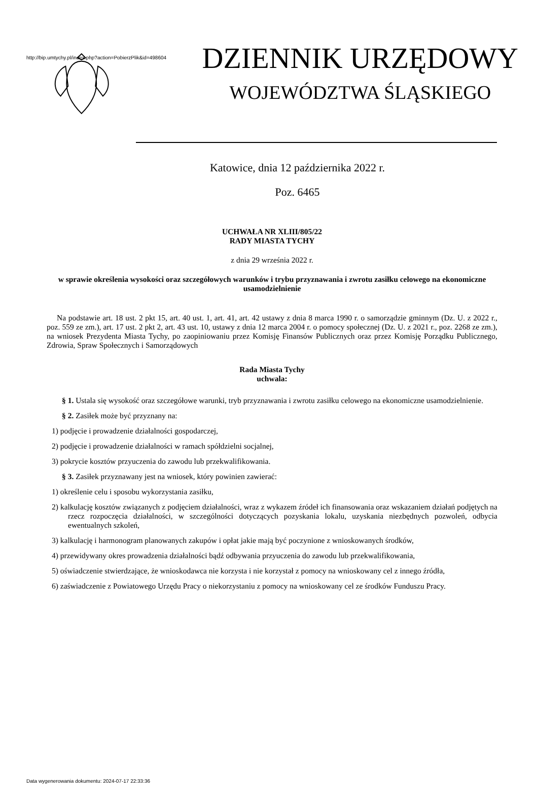http://bip.umtychy.pl/index.php?action=PobierzPlik&id=498604
DZIENNIK URZĘDOWY
WOJEWÓDZTWA ŚLĄSKIEGO
Katowice, dnia 12 października 2022 r.
Poz. 6465
UCHWAŁA NR XLIII/805/22
RADY MIASTA TYCHY
z dnia 29 września 2022 r.
w sprawie określenia wysokości oraz szczegółowych warunków i trybu przyznawania i zwrotu zasiłku celowego na ekonomiczne usamodzielnienie
Na podstawie art. 18 ust. 2 pkt 15, art. 40 ust. 1, art. 41, art. 42 ustawy z dnia 8 marca 1990 r. o samorządzie gminnym (Dz. U. z 2022 r., poz. 559 ze zm.), art. 17 ust. 2 pkt 2, art. 43 ust. 10, ustawy z dnia 12 marca 2004 r. o pomocy społecznej (Dz. U. z 2021 r., poz. 2268 ze zm.), na wniosek Prezydenta Miasta Tychy, po zaopiniowaniu przez Komisję Finansów Publicznych oraz przez Komisję Porządku Publicznego, Zdrowia, Spraw Społecznych i Samorządowych
Rada Miasta Tychy
uchwala:
§ 1. Ustala się wysokość oraz szczegółowe warunki, tryb przyznawania i zwrotu zasiłku celowego na ekonomiczne usamodzielnienie.
§ 2. Zasiłek może być przyznany na:
1) podjęcie i prowadzenie działalności gospodarczej,
2) podjęcie i prowadzenie działalności w ramach spółdzielni socjalnej,
3) pokrycie kosztów przyuczenia do zawodu lub przekwalifikowania.
§ 3. Zasiłek przyznawany jest na wniosek, który powinien zawierać:
1) określenie celu i sposobu wykorzystania zasiłku,
2) kalkulację kosztów związanych z podjęciem działalności, wraz z wykazem źródeł ich finansowania oraz wskazaniem działań podjętych na rzecz rozpoczęcia działalności, w szczególności dotyczących pozyskania lokalu, uzyskania niezbędnych pozwoleń, odbycia ewentualnych szkoleń,
3) kalkulację i harmonogram planowanych zakupów i opłat jakie mają być poczynione z wnioskowanych środków,
4) przewidywany okres prowadzenia działalności bądź odbywania przyuczenia do zawodu lub przekwalifikowania,
5) oświadczenie stwierdzające, że wnioskodawca nie korzysta i nie korzystał z pomocy na wnioskowany cel z innego źródła,
6) zaświadczenie z Powiatowego Urzędu Pracy o niekorzystaniu z pomocy na wnioskowany cel ze środków Funduszu Pracy.
Data wygenerowania dokumentu: 2024-07-17 22:33:36